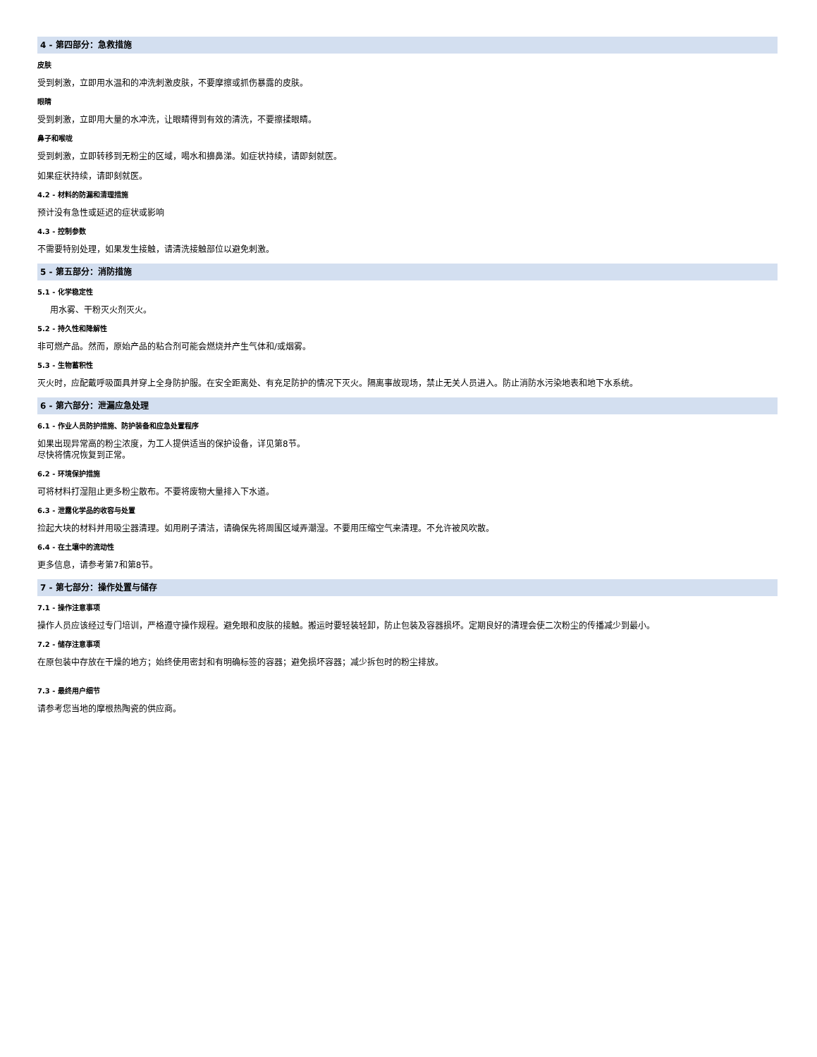4 - 第四部分：急救措施
皮肤
受到刺激，立即用水温和的冲洗刺激皮肤，不要摩擦或抓伤暴露的皮肤。
眼睛
受到刺激，立即用大量的水冲洗，让眼睛得到有效的清洗，不要擦揉眼睛。
鼻子和喉咙
受到刺激，立即转移到无粉尘的区域，喝水和擤鼻涕。如症状持续，请即刻就医。
如果症状持续，请即刻就医。
4.2 - 材料的防漏和清理措施
预计没有急性或延迟的症状或影响
4.3 - 控制参数
不需要特别处理，如果发生接触，请清洗接触部位以避免刺激。
5 - 第五部分：消防措施
5.1 - 化学稳定性
用水雾、干粉灭火剂灭火。
5.2 - 持久性和降解性
非可燃产品。然而，原始产品的粘合剂可能会燃烧并产生气体和/或烟雾。
5.3 - 生物蓄积性
灭火时，应配戴呼吸面具并穿上全身防护服。在安全距离处、有充足防护的情况下灭火。隔离事故现场，禁止无关人员进入。防止消防水污染地表和地下水系统。
6 - 第六部分：泄漏应急处理
6.1 - 作业人员防护措施、防护装备和应急处置程序
如果出现异常高的粉尘浓度，为工人提供适当的保护设备，详见第8节。
尽快将情况恢复到正常。
6.2 - 环境保护措施
可将材料打湿阻止更多粉尘散布。不要将废物大量排入下水道。
6.3 - 泄露化学品的收容与处置
捡起大块的材料并用吸尘器清理。如用刷子清洁，请确保先将周围区域弄潮湿。不要用压缩空气来清理。不允许被风吹散。
6.4 - 在土壤中的流动性
更多信息，请参考第7和第8节。
7 - 第七部分：操作处置与储存
7.1 - 操作注意事项
操作人员应该经过专门培训，严格遵守操作规程。避免眼和皮肤的接触。搬运时要轻装轻卸，防止包装及容器损坏。定期良好的清理会使二次粉尘的传播减少到最小。
7.2 - 储存注意事项
在原包装中存放在干燥的地方；始终使用密封和有明确标签的容器；避免损坏容器；减少拆包时的粉尘排放。
7.3 - 最终用户细节
请参考您当地的摩根热陶瓷的供应商。